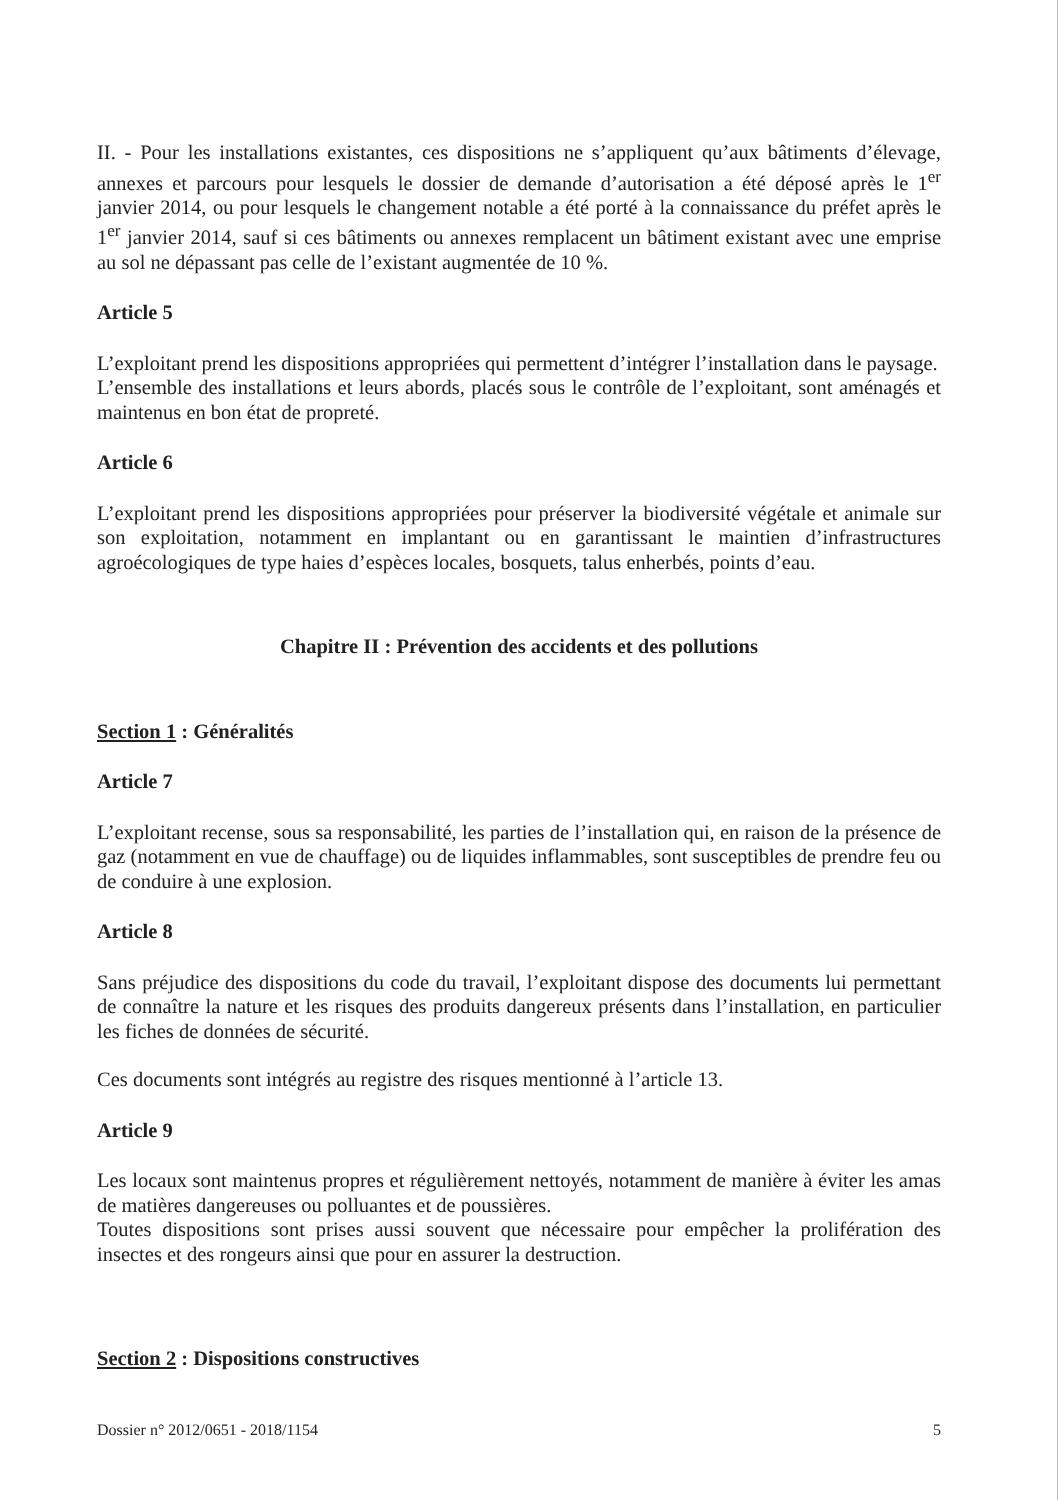II. - Pour les installations existantes, ces dispositions ne s’appliquent qu’aux bâtiments d’élevage, annexes et parcours pour lesquels le dossier de demande d’autorisation a été déposé après le 1<sup>er</sup> janvier 2014, ou pour lesquels le changement notable a été porté à la connaissance du préfet après le 1<sup>er</sup> janvier 2014, sauf si ces bâtiments ou annexes remplacent un bâtiment existant avec une emprise au sol ne dépassant pas celle de l’existant augmentée de 10 %.
Article 5
L’exploitant prend les dispositions appropriées qui permettent d’intégrer l’installation dans le paysage.
L’ensemble des installations et leurs abords, placés sous le contrôle de l’exploitant, sont aménagés et maintenus en bon état de propreté.
Article 6
L’exploitant prend les dispositions appropriées pour préserver la biodiversité végétale et animale sur son exploitation, notamment en implantant ou en garantissant le maintien d’infrastructures agroécologiques de type haies d’espèces locales, bosquets, talus enherbés, points d’eau.
Chapitre II : Prévention des accidents et des pollutions
Section 1 : Généralités
Article 7
L’exploitant recense, sous sa responsabilité, les parties de l’installation qui, en raison de la présence de gaz (notamment en vue de chauffage) ou de liquides inflammables, sont susceptibles de prendre feu ou de conduire à une explosion.
Article 8
Sans préjudice des dispositions du code du travail, l’exploitant dispose des documents lui permettant de connaître la nature et les risques des produits dangereux présents dans l’installation, en particulier les fiches de données de sécurité.
Ces documents sont intégrés au registre des risques mentionné à l’article 13.
Article 9
Les locaux sont maintenus propres et régulièrement nettoyés, notamment de manière à éviter les amas de matières dangereuses ou polluantes et de poussières.
Toutes dispositions sont prises aussi souvent que nécessaire pour empêcher la prolifération des insectes et des rongeurs ainsi que pour en assurer la destruction.
Section 2 : Dispositions constructives
Dossier n° 2012/0651 - 2018/1154 5